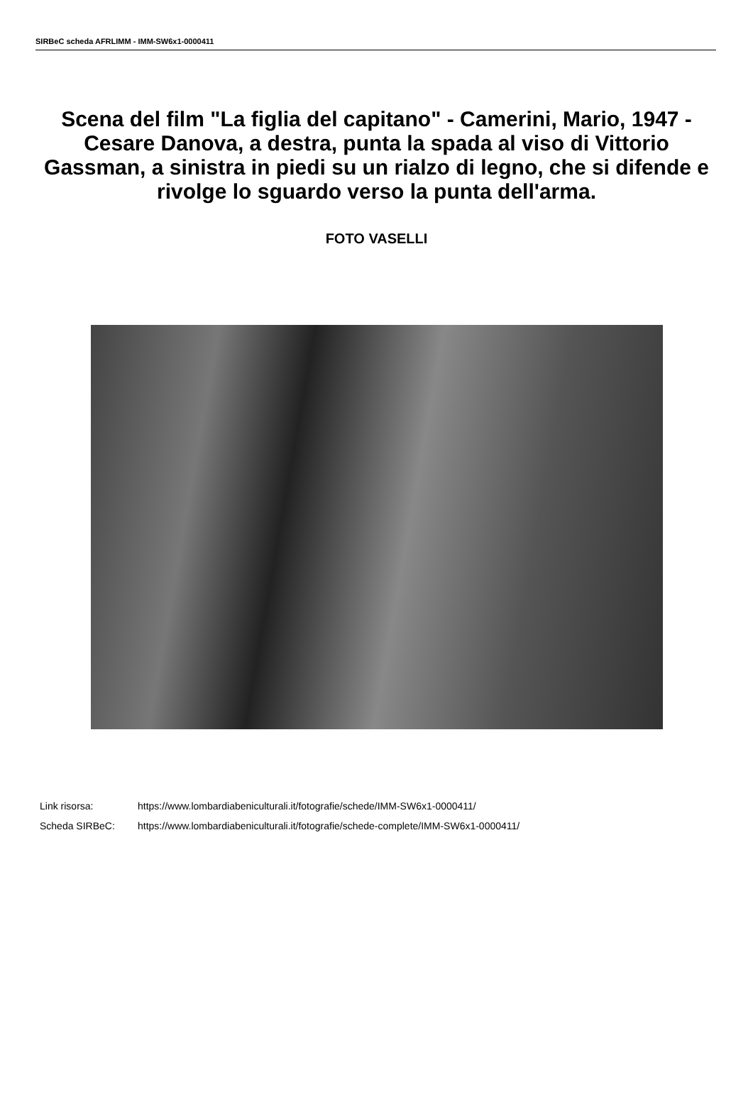SIRBeC scheda AFRLIMM - IMM-SW6x1-0000411
Scena del film "La figlia del capitano" - Camerini, Mario, 1947 - Cesare Danova, a destra, punta la spada al viso di Vittorio Gassman, a sinistra in piedi su un rialzo di legno, che si difende e rivolge lo sguardo verso la punta dell'arma.
FOTO VASELLI
Link risorsa: https://www.lombardiabeniculturali.it/fotografie/schede/IMM-SW6x1-0000411/
Scheda SIRBeC: https://www.lombardiabeniculturali.it/fotografie/schede-complete/IMM-SW6x1-0000411/